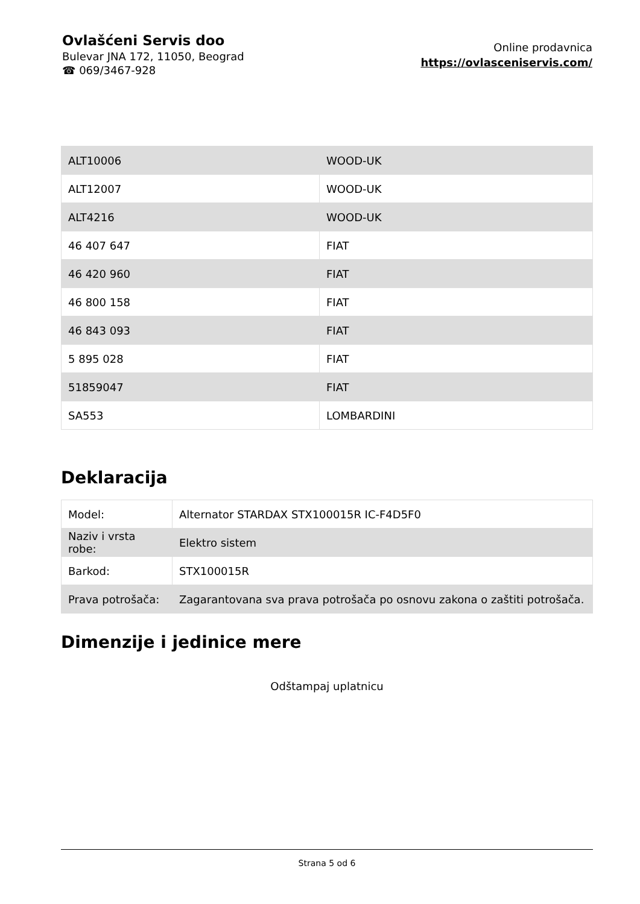Ovlašćeni Servis doo
Bulevar JNA 172, 11050, Beograd
☎ 069/3467-928
Online prodavnica
https://ovlasceniservis.com/
| ALT10006 | WOOD-UK |
| ALT12007 | WOOD-UK |
| ALT4216 | WOOD-UK |
| 46 407 647 | FIAT |
| 46 420 960 | FIAT |
| 46 800 158 | FIAT |
| 46 843 093 | FIAT |
| 5 895 028 | FIAT |
| 51859047 | FIAT |
| SA553 | LOMBARDINI |
Deklaracija
| Model: | Alternator STARDAX STX100015R IC-F4D5F0 |
| Naziv i vrsta robe: | Elektro sistem |
| Barkod: | STX100015R |
| Prava potrošača: | Zagarantovana sva prava potrošača po osnovu zakona o zaštiti potrošača. |
Dimenzije i jedinice mere
Odštampaj uplatnicu
Strana 5 od 6